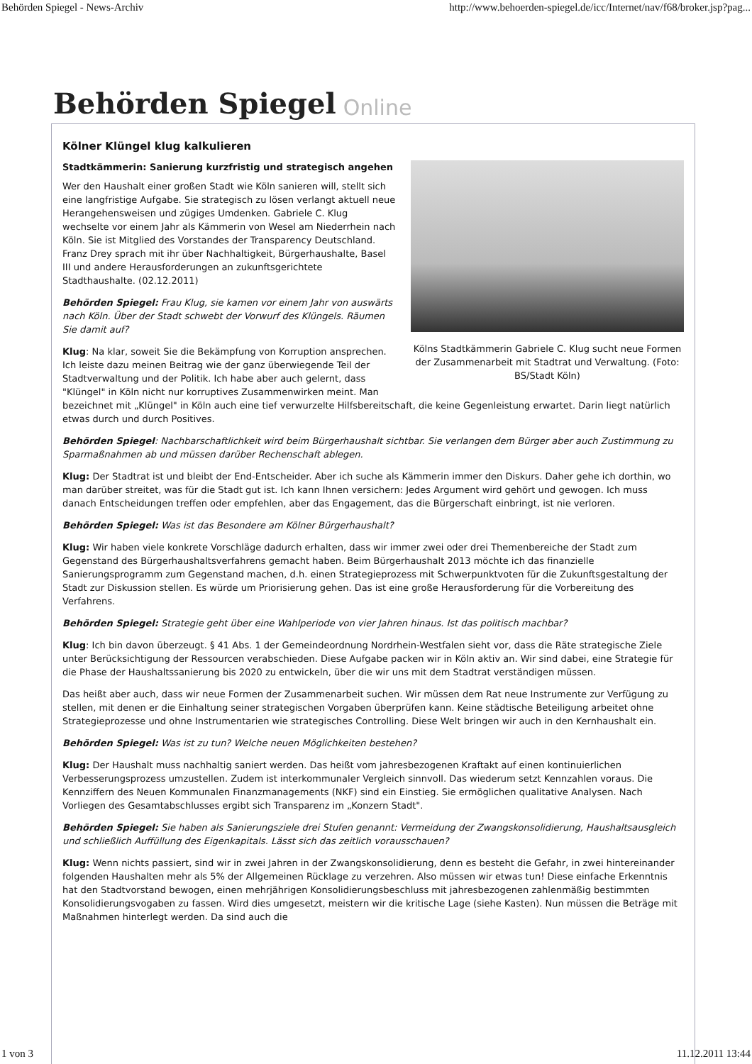Behörden Spiegel - News-Archiv http://www.behoerden-spiegel.de/icc/Internet/nav/f68/broker.jsp?pag...
Behörden Spiegel Online
Kölner Klüngel klug kalkulieren
Kölns Stadtkämmerin Gabriele C. Klug sucht neue Formen der Zusammenarbeit mit Stadtrat und Verwaltung. (Foto: BS/Stadt Köln)
Stadtkämmerin: Sanierung kurzfristig und strategisch angehen
Wer den Haushalt einer großen Stadt wie Köln sanieren will, stellt sich eine langfristige Aufgabe. Sie strategisch zu lösen verlangt aktuell neue Herangehensweisen und zügiges Umdenken. Gabriele C. Klug wechselte vor einem Jahr als Kämmerin von Wesel am Niederrhein nach Köln. Sie ist Mitglied des Vorstandes der Transparency Deutschland. Franz Drey sprach mit ihr über Nachhaltigkeit, Bürgerhaushalte, Basel III und andere Herausforderungen an zukunftsgerichtete Stadthaushalte. (02.12.2011)
Behörden Spiegel: Frau Klug, sie kamen vor einem Jahr von auswärts nach Köln. Über der Stadt schwebt der Vorwurf des Klüngels. Räumen Sie damit auf?
Klug: Na klar, soweit Sie die Bekämpfung von Korruption ansprechen. Ich leiste dazu meinen Beitrag wie der ganz überwiegende Teil der Stadtverwaltung und der Politik. Ich habe aber auch gelernt, dass "Klüngel" in Köln nicht nur korruptives Zusammenwirken meint. Man bezeichnet mit „Klüngel" in Köln auch eine tief verwurzelte Hilfsbereitschaft, die keine Gegenleistung erwartet. Darin liegt natürlich etwas durch und durch Positives.
Behörden Spiegel: Nachbarschaftlichkeit wird beim Bürgerhaushalt sichtbar. Sie verlangen dem Bürger aber auch Zustimmung zu Sparmaßnahmen ab und müssen darüber Rechenschaft ablegen.
Klug: Der Stadtrat ist und bleibt der End-Entscheider. Aber ich suche als Kämmerin immer den Diskurs. Daher gehe ich dorthin, wo man darüber streitet, was für die Stadt gut ist. Ich kann Ihnen versichern: Jedes Argument wird gehört und gewogen. Ich muss danach Entscheidungen treffen oder empfehlen, aber das Engagement, das die Bürgerschaft einbringt, ist nie verloren.
Behörden Spiegel: Was ist das Besondere am Kölner Bürgerhaushalt?
Klug: Wir haben viele konkrete Vorschläge dadurch erhalten, dass wir immer zwei oder drei Themenbereiche der Stadt zum Gegenstand des Bürgerhaushaltsverfahrens gemacht haben. Beim Bürgerhaushalt 2013 möchte ich das finanzielle Sanierungsprogramm zum Gegenstand machen, d.h. einen Strategieprozess mit Schwerpunktvoten für die Zukunftsgestaltung der Stadt zur Diskussion stellen. Es würde um Priorisierung gehen. Das ist eine große Herausforderung für die Vorbereitung des Verfahrens.
Behörden Spiegel: Strategie geht über eine Wahlperiode von vier Jahren hinaus. Ist das politisch machbar?
Klug: Ich bin davon überzeugt. § 41 Abs. 1 der Gemeindeordnung Nordrhein-Westfalen sieht vor, dass die Räte strategische Ziele unter Berücksichtigung der Ressourcen verabschieden. Diese Aufgabe packen wir in Köln aktiv an. Wir sind dabei, eine Strategie für die Phase der Haushaltssanierung bis 2020 zu entwickeln, über die wir uns mit dem Stadtrat verständigen müssen.
Das heißt aber auch, dass wir neue Formen der Zusammenarbeit suchen. Wir müssen dem Rat neue Instrumente zur Verfügung zu stellen, mit denen er die Einhaltung seiner strategischen Vorgaben überprüfen kann. Keine städtische Beteiligung arbeitet ohne Strategieprozesse und ohne Instrumentarien wie strategisches Controlling. Diese Welt bringen wir auch in den Kernhaushalt ein.
Behörden Spiegel: Was ist zu tun? Welche neuen Möglichkeiten bestehen?
Klug: Der Haushalt muss nachhaltig saniert werden. Das heißt vom jahresbezogenen Kraftakt auf einen kontinuierlichen Verbesserungsprozess umzustellen. Zudem ist interkommunaler Vergleich sinnvoll. Das wiederum setzt Kennzahlen voraus. Die Kennziffern des Neuen Kommunalen Finanzmanagements (NKF) sind ein Einstieg. Sie ermöglichen qualitative Analysen. Nach Vorliegen des Gesamtabschlusses ergibt sich Transparenz im „Konzern Stadt".
Behörden Spiegel: Sie haben als Sanierungsziele drei Stufen genannt: Vermeidung der Zwangskonsolidierung, Haushaltsausgleich und schließlich Auffüllung des Eigenkapitals. Lässt sich das zeitlich vorausschauen?
Klug: Wenn nichts passiert, sind wir in zwei Jahren in der Zwangskonsolidierung, denn es besteht die Gefahr, in zwei hintereinander folgenden Haushalten mehr als 5% der Allgemeinen Rücklage zu verzehren. Also müssen wir etwas tun! Diese einfache Erkenntnis hat den Stadtvorstand bewogen, einen mehrjährigen Konsolidierungsbeschluss mit jahresbezogenen zahlenmäßig bestimmten Konsolidierungsvogaben zu fassen. Wird dies umgesetzt, meistern wir die kritische Lage (siehe Kasten). Nun müssen die Beträge mit Maßnahmen hinterlegt werden. Da sind auch die
1 von 3 11.12.2011 13:44